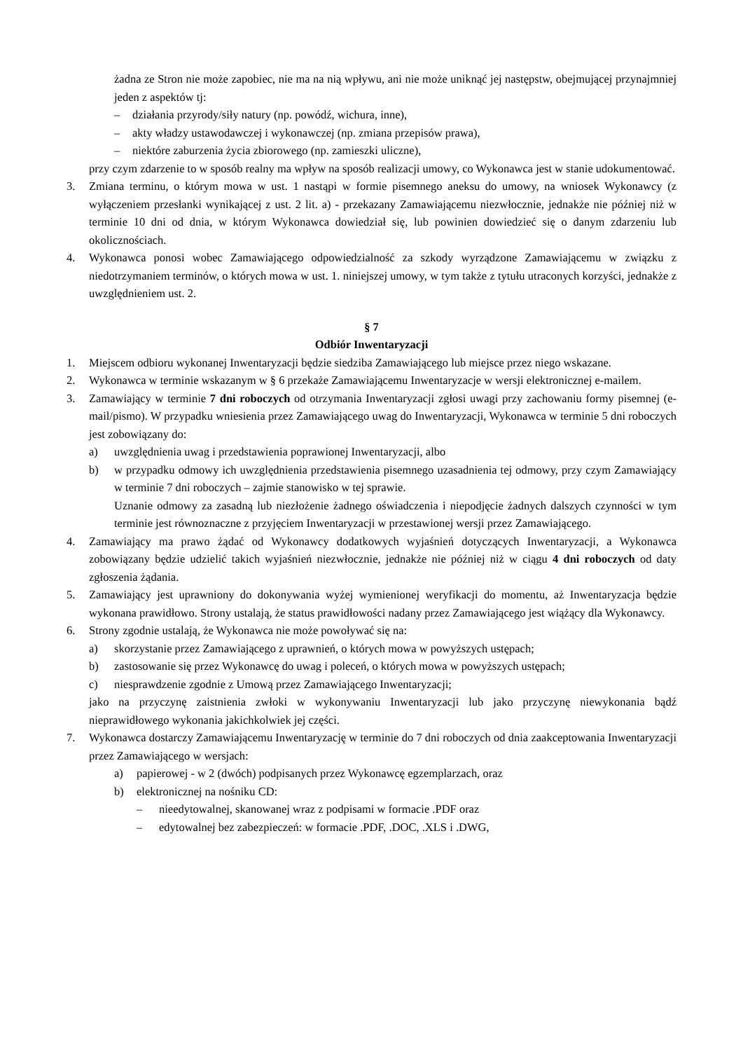żadna ze Stron nie może zapobiec, nie ma na nią wpływu, ani nie może uniknąć jej następstw, obejmującej przynajmniej jeden z aspektów tj:
– działania przyrody/siły natury (np. powódź, wichura, inne),
– akty władzy ustawodawczej i wykonawczej (np. zmiana przepisów prawa),
– niektóre zaburzenia życia zbiorowego (np. zamieszki uliczne),
przy czym zdarzenie to w sposób realny ma wpływ na sposób realizacji umowy, co Wykonawca jest w stanie udokumentować.
3. Zmiana terminu, o którym mowa w ust. 1 nastąpi w formie pisemnego aneksu do umowy, na wniosek Wykonawcy (z wyłączeniem przesłanki wynikającej z ust. 2 lit. a) - przekazany Zamawiającemu niezwłocznie, jednakże nie później niż w terminie 10 dni od dnia, w którym Wykonawca dowiedział się, lub powinien dowiedzieć się o danym zdarzeniu lub okolicznościach.
4. Wykonawca ponosi wobec Zamawiającego odpowiedzialność za szkody wyrządzone Zamawiającemu w związku z niedotrzymaniem terminów, o których mowa w ust. 1. niniejszej umowy, w tym także z tytułu utraconych korzyści, jednakże z uwzględnieniem ust. 2.
§ 7
Odbiór Inwentaryzacji
1. Miejscem odbioru wykonanej Inwentaryzacji będzie siedziba Zamawiającego lub miejsce przez niego wskazane.
2. Wykonawca w terminie wskazanym w § 6 przekaże Zamawiającemu Inwentaryzacje w wersji elektronicznej e-mailem.
3. Zamawiający w terminie 7 dni roboczych od otrzymania Inwentaryzacji zgłosi uwagi przy zachowaniu formy pisemnej (e-mail/pismo). W przypadku wniesienia przez Zamawiającego uwag do Inwentaryzacji, Wykonawca w terminie 5 dni roboczych jest zobowiązany do:
a) uwzględnienia uwag i przedstawienia poprawionej Inwentaryzacji, albo
b) w przypadku odmowy ich uwzględnienia przedstawienia pisemnego uzasadnienia tej odmowy, przy czym Zamawiający w terminie 7 dni roboczych – zajmie stanowisko w tej sprawie.
Uznanie odmowy za zasadną lub niezłożenie żadnego oświadczenia i niepodjęcie żadnych dalszych czynności w tym terminie jest równoznaczne z przyjęciem Inwentaryzacji w przestawionej wersji przez Zamawiającego.
4. Zamawiający ma prawo żądać od Wykonawcy dodatkowych wyjaśnień dotyczących Inwentaryzacji, a Wykonawca zobowiązany będzie udzielić takich wyjaśnień niezwłocznie, jednakże nie później niż w ciągu 4 dni roboczych od daty zgłoszenia żądania.
5. Zamawiający jest uprawniony do dokonywania wyżej wymienionej weryfikacji do momentu, aż Inwentaryzacja będzie wykonana prawidłowo. Strony ustalają, że status prawidłowości nadany przez Zamawiającego jest wiążący dla Wykonawcy.
6. Strony zgodnie ustalają, że Wykonawca nie może powoływać się na:
a) skorzystanie przez Zamawiającego z uprawnień, o których mowa w powyższych ustępach;
b) zastosowanie się przez Wykonawcę do uwag i poleceń, o których mowa w powyższych ustępach;
c) niesprawdzenie zgodnie z Umową przez Zamawiającego Inwentaryzacji;
jako na przyczynę zaistnienia zwłoki w wykonywaniu Inwentaryzacji lub jako przyczynę niewykonania bądź nieprawidłowego wykonania jakichkolwiek jej części.
7. Wykonawca dostarczy Zamawiającemu Inwentaryzację w terminie do 7 dni roboczych od dnia zaakceptowania Inwentaryzacji przez Zamawiającego w wersjach:
a) papierowej - w 2 (dwóch) podpisanych przez Wykonawcę egzemplarzach, oraz
b) elektronicznej na nośniku CD:
– nieedytowalnej, skanowanej wraz z podpisami w formacie .PDF oraz
– edytowalnej bez zabezpieczeń: w formacie .PDF, .DOC, .XLS i .DWG,